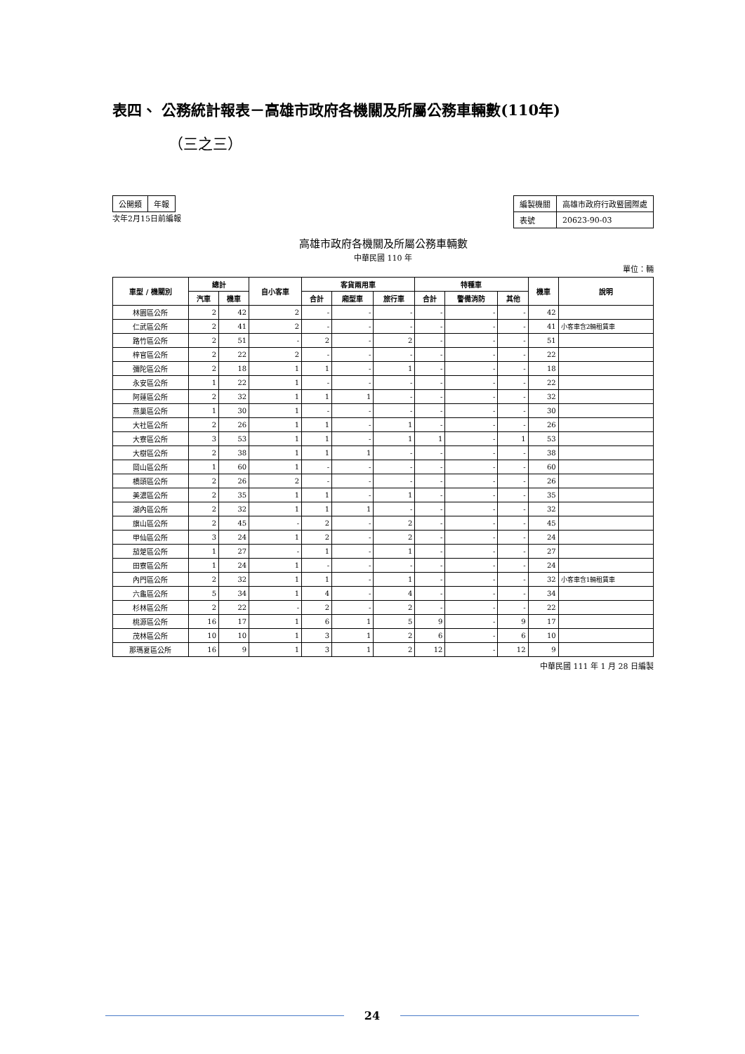表四、 公務統計報表－高雄市政府各機關及所屬公務車輛數(110年)
（三之三）
| 公開類 | 年報 |
次年2月15日前編報
| 編製機關 | 高雄市政府行政暨國際處 |
| 表號 | 20623-90-03 |
高雄市政府各機關及所屬公務車輛數
中華民國 110 年
單位：輛
| 車型 / 機關別 | 總計 | | 自小客車 | 客貨兩用車 | | | 特種車 | | | 機車 | 說明 |
| --- | --- | --- | --- | --- | --- | --- | --- | --- | --- | --- | --- |
| | 汽車 | 機車 | | 合計 | 廂型車 | 旅行車 | 合計 | 警備消防 | 其他 | | |
| 林園區公所 | 2 | 42 | 2 | - | - | - | - | - | - | 42 | |
| 仁武區公所 | 2 | 41 | 2 | - | - | - | - | - | - | 41 | 小客車含2輛租賃車 |
| 路竹區公所 | 2 | 51 | - | 2 | - | 2 | - | - | - | 51 | |
| 梓官區公所 | 2 | 22 | 2 | - | - | - | - | - | - | 22 | |
| 彌陀區公所 | 2 | 18 | 1 | 1 | - | 1 | - | - | - | 18 | |
| 永安區公所 | 1 | 22 | 1 | - | - | - | - | - | - | 22 | |
| 阿蓮區公所 | 2 | 32 | 1 | 1 | 1 | - | - | - | - | 32 | |
| 燕巢區公所 | 1 | 30 | 1 | - | - | - | - | - | - | 30 | |
| 大社區公所 | 2 | 26 | 1 | 1 | - | 1 | - | - | - | 26 | |
| 大寮區公所 | 3 | 53 | 1 | 1 | - | 1 | 1 | - | 1 | 53 | |
| 大樹區公所 | 2 | 38 | 1 | 1 | 1 | - | - | - | - | 38 | |
| 岡山區公所 | 1 | 60 | 1 | - | - | - | - | - | - | 60 | |
| 橋頭區公所 | 2 | 26 | 2 | - | - | - | - | - | - | 26 | |
| 美濃區公所 | 2 | 35 | 1 | 1 | - | 1 | - | - | - | 35 | |
| 湖內區公所 | 2 | 32 | 1 | 1 | 1 | - | - | - | - | 32 | |
| 旗山區公所 | 2 | 45 | - | 2 | - | 2 | - | - | - | 45 | |
| 甲仙區公所 | 3 | 24 | 1 | 2 | - | 2 | - | - | - | 24 | |
| 茄萣區公所 | 1 | 27 | - | 1 | - | 1 | - | - | - | 27 | |
| 田寮區公所 | 1 | 24 | 1 | - | - | - | - | - | - | 24 | |
| 內門區公所 | 2 | 32 | 1 | 1 | - | 1 | - | - | - | 32 | 小客車含1輛租賃車 |
| 六龜區公所 | 5 | 34 | 1 | 4 | - | 4 | - | - | - | 34 | |
| 杉林區公所 | 2 | 22 | - | 2 | - | 2 | - | - | - | 22 | |
| 桃源區公所 | 16 | 17 | 1 | 6 | 1 | 5 | 9 | - | 9 | 17 | |
| 茂林區公所 | 10 | 10 | 1 | 3 | 1 | 2 | 6 | - | 6 | 10 | |
| 那瑪夏區公所 | 16 | 9 | 1 | 3 | 1 | 2 | 12 | - | 12 | 9 | |
中華民國 111 年 1 月 28 日編製
24